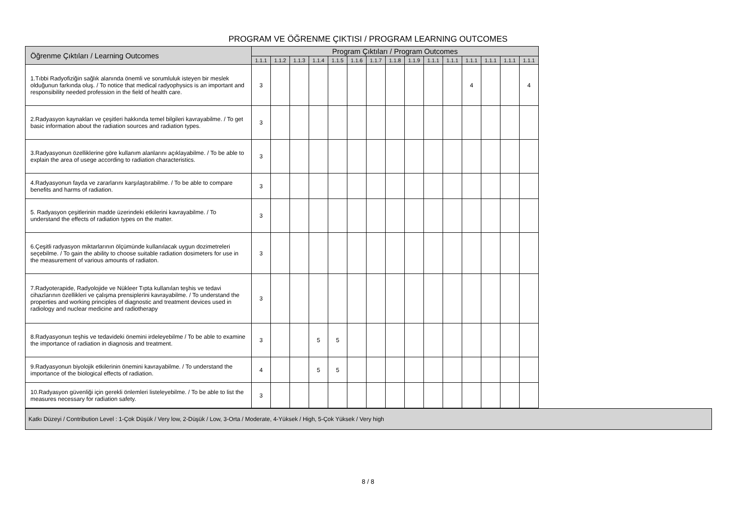PROGRAM VE ÖĞRENME ÇIKTISI / PROGRAM LEARNING OUTCOMES
| Öğrenme Çıktıları / Learning Outcomes | Program Çıktıları / Program Outcomes | | | | | | | | | | | | | | |
| --- | --- | --- | --- | --- | --- | --- | --- | --- | --- | --- | --- | --- | --- | --- | --- |
| | 1.1.1 | 1.1.2 | 1.1.3 | 1.1.4 | 1.1.5 | 1.1.6 | 1.1.7 | 1.1.8 | 1.1.9 | 1.1.1 | 1.1.1 | 1.1.1 | 1.1.1 | 1.1.1 | 1.1.1 |
| 1.Tıbbi Radyofiziğin sağlık alanında önemli ve sorumluluk isteyen bir meslek olduğunun farkında oluş. / To notice that medical radyophysics is an important and responsibility needed profession in the field of health care. | 3 | | | | | | | | | | | 4 | | | 4 |
| 2.Radyasyon kaynakları ve çeşitleri hakkında temel bilgileri kavrayabilme. / To get basic information about the radiation sources and radiation types. | 3 | | | | | | | | | | | | | | |
| 3.Radyasyonun özelliklerine göre kullanım alanlarını açıklayabilme. / To be able to explain the area of usege according to radiation characteristics. | 3 | | | | | | | | | | | | | | |
| 4.Radyasyonun fayda ve zararlarını karşılaştırabilme. / To be able to compare benefits and harms of radiation. | 3 | | | | | | | | | | | | | | |
| 5. Radyasyon çeşitlerinin madde üzerindeki etkilerini kavrayabilme. / To understand the effects of radiation types on the matter. | 3 | | | | | | | | | | | | | | |
| 6.Çeşitli radyasyon miktarlarının ölçümünde kullanılacak uygun dozimetreleri seçebilme. / To gain the ability to choose suitable radiation dosimeters for use in the measurement of various amounts of radiaton. | 3 | | | | | | | | | | | | | | |
| 7.Radyoterapide, Radyolojide ve Nükleer Tıpta kullanılan teşhis ve tedavi cihazlarının özellikleri ve çalışma prensiplerini kavrayabilme. / To understand the properties and working principles of diagnostic and treatment devices used in radiology and nuclear medicine and radiotherapy | 3 | | | | | | | | | | | | | | |
| 8.Radyasyonun teşhis ve tedavideki önemini irdeleyebilme / To be able to examine the importance of radiation in diagnosis and treatment. | 3 | | | 5 | 5 | | | | | | | | | | |
| 9.Radyasyonun biyolojik etkilerinin önemini kavrayabilme. / To understand the importance of the biological effects of radiation. | 4 | | | 5 | 5 | | | | | | | | | | |
| 10.Radyasyon güvenliği için gerekli önlemleri listeleyebilme. / To be able to list the measures necessary for radiation safety. | 3 | | | | | | | | | | | | | | |
Katkı Düzeyi / Contribution Level : 1-Çok Düşük / Very low, 2-Düşük / Low, 3-Orta / Moderate, 4-Yüksek / High, 5-Çok Yüksek / Very high
8 / 8